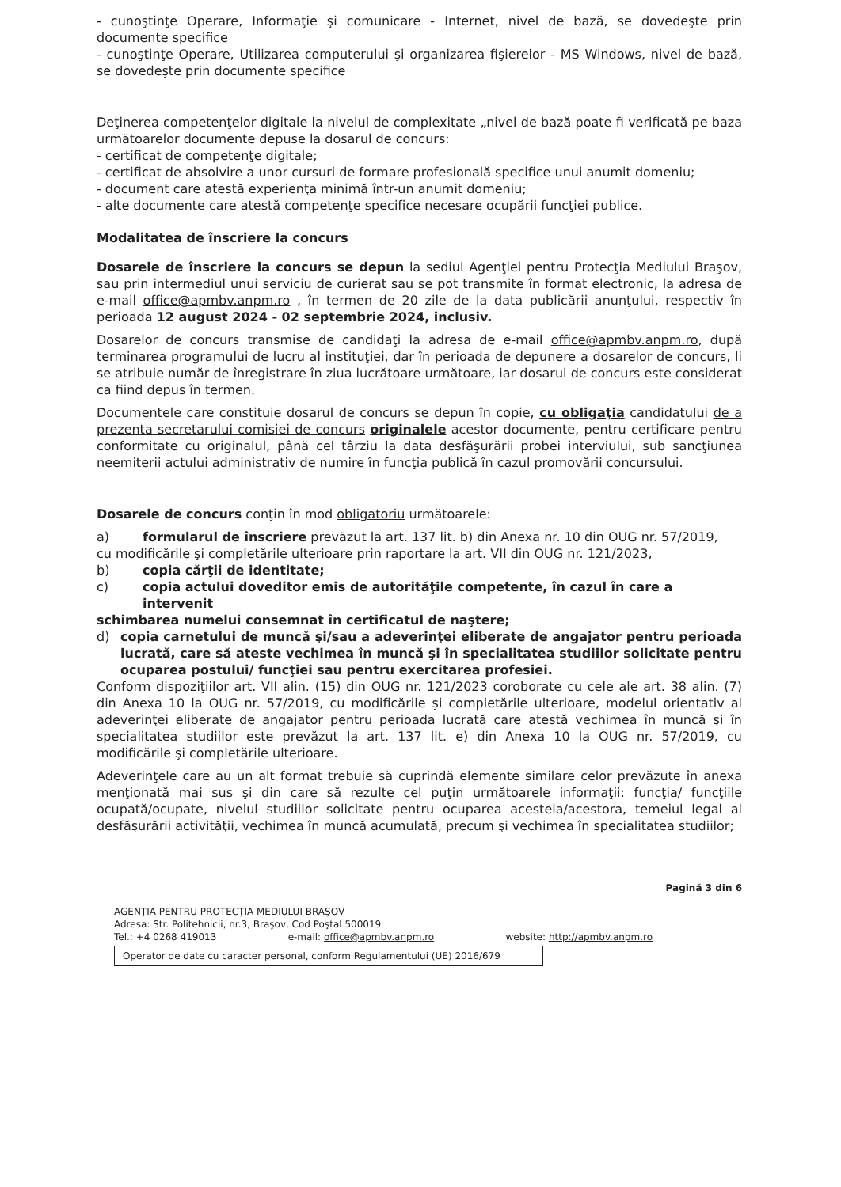- cunoştinţe Operare, Informaţie şi comunicare - Internet, nivel de bază, se dovedeşte prin documente specifice
- cunoştinţe Operare, Utilizarea computerului şi organizarea fişierelor - MS Windows, nivel de bază, se dovedeşte prin documente specifice
Deţinerea competenţelor digitale la nivelul de complexitate „nivel de bază poate fi verificată pe baza următoarelor documente depuse la dosarul de concurs:
- certificat de competenţe digitale;
- certificat de absolvire a unor cursuri de formare profesională specifice unui anumit domeniu;
- document care atestă experienţa minimă într-un anumit domeniu;
- alte documente care atestă competenţe specifice necesare ocupării funcţiei publice.
Modalitatea de înscriere la concurs
Dosarele de înscriere la concurs se depun la sediul Agenţiei pentru Protecţia Mediului Braşov, sau prin intermediul unui serviciu de curierat sau se pot transmite în format electronic, la adresa de e-mail office@apmbv.anpm.ro , în termen de 20 zile de la data publicării anunţului, respectiv în perioada 12 august 2024 - 02 septembrie 2024, inclusiv.
Dosarelor de concurs transmise de candidaţi la adresa de e-mail office@apmbv.anpm.ro, după terminarea programului de lucru al instituţiei, dar în perioada de depunere a dosarelor de concurs, li se atribuie număr de înregistrare în ziua lucrătoare următoare, iar dosarul de concurs este considerat ca fiind depus în termen.
Documentele care constituie dosarul de concurs se depun în copie, cu obligaţia candidatului de a prezenta secretarului comisiei de concurs originalele acestor documente, pentru certificare pentru conformitate cu originalul, până cel târziu la data desfăşurării probei interviului, sub sancţiunea neemiterii actului administrativ de numire în funcţia publică în cazul promovării concursului.
Dosarele de concurs conţin în mod obligatoriu următoarele:
a) formularul de înscriere prevăzut la art. 137 lit. b) din Anexa nr. 10 din OUG nr. 57/2019,
cu modificările şi completările ulterioare prin raportare la art. VII din OUG nr. 121/2023,
b) copia cărţii de identitate;
c) copia actului doveditor emis de autorităţile competente, în cazul în care a intervenit
schimbarea numelui consemnat în certificatul de naştere;
d) copia carnetului de muncă şi/sau a adeverinţei eliberate de angajator pentru perioada lucrată, care să ateste vechimea în muncă şi în specialitatea studiilor solicitate pentru ocuparea postului/ funcţiei sau pentru exercitarea profesiei.
Conform dispoziţiilor art. VII alin. (15) din OUG nr. 121/2023 coroborate cu cele ale art. 38 alin. (7) din Anexa 10 la OUG nr. 57/2019, cu modificările şi completările ulterioare, modelul orientativ al adeverinţei eliberate de angajator pentru perioada lucrată care atestă vechimea în muncă şi în specialitatea studiilor este prevăzut la art. 137 lit. e) din Anexa 10 la OUG nr. 57/2019, cu modificările şi completările ulterioare.
Adeverinţele care au un alt format trebuie să cuprindă elemente similare celor prevăzute în anexa menţionată mai sus şi din care să rezulte cel puţin următoarele informaţii: funcţia/ funcţiile ocupată/ocupate, nivelul studiilor solicitate pentru ocuparea acesteia/acestora, temeiul legal al desfăşurării activităţii, vechimea în muncă acumulată, precum şi vechimea în specialitatea studiilor;
Pagină 3 din 6
AGENŢIA PENTRU PROTECŢIA MEDIULUI BRAŞOV
Adresa: Str. Politehnicii, nr.3, Braşov, Cod Poştal 500019
Tel.: +4 0268 419013 e-mail: office@apmbv.anpm.ro website: http://apmbv.anpm.ro
Operator de date cu caracter personal, conform Regulamentului (UE) 2016/679